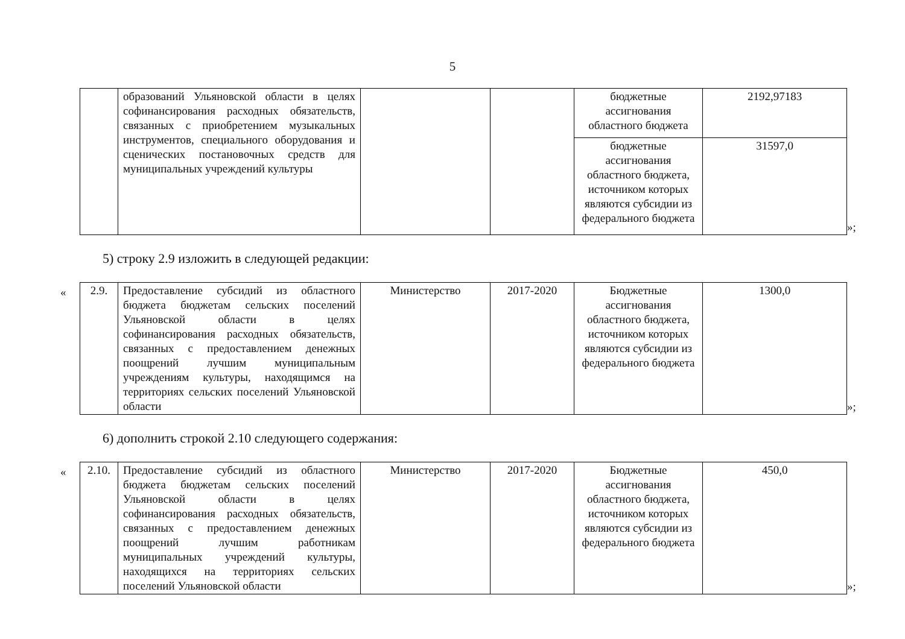5
| | образований Ульяновской области в целях софинансирования расходных обязательств, связанных с приобретением музыкальных инструментов, специального оборудования и сценических постановочных средств для муниципальных учреждений культуры | | | бюджетные ассигнования областного бюджета | 2192,97183 |
| | | | | бюджетные ассигнования областного бюджета, источником которых являются субсидии из федерального бюджета | 31597,0 |
»;
5) строку 2.9 изложить в следующей редакции:
«
| 2.9. | Предоставление субсидий из областного бюджета бюджетам сельских поселений Ульяновской области в целях софинансирования расходных обязательств, связанных с предоставлением денежных поощрений лучшим муниципальным учреждениям культуры, находящимся на территориях сельских поселений Ульяновской области | Министерство | 2017-2020 | Бюджетные ассигнования областного бюджета, источником которых являются субсидии из федерального бюджета | 1300,0 |
»;
6) дополнить строкой 2.10 следующего содержания:
«
| 2.10. | Предоставление субсидий из областного бюджета бюджетам сельских поселений Ульяновской области в целях софинансирования расходных обязательств, связанных с предоставлением денежных поощрений лучшим работникам муниципальных учреждений культуры, находящихся на территориях сельских поселений Ульяновской области | Министерство | 2017-2020 | Бюджетные ассигнования областного бюджета, источником которых являются субсидии из федерального бюджета | 450,0 |
»;